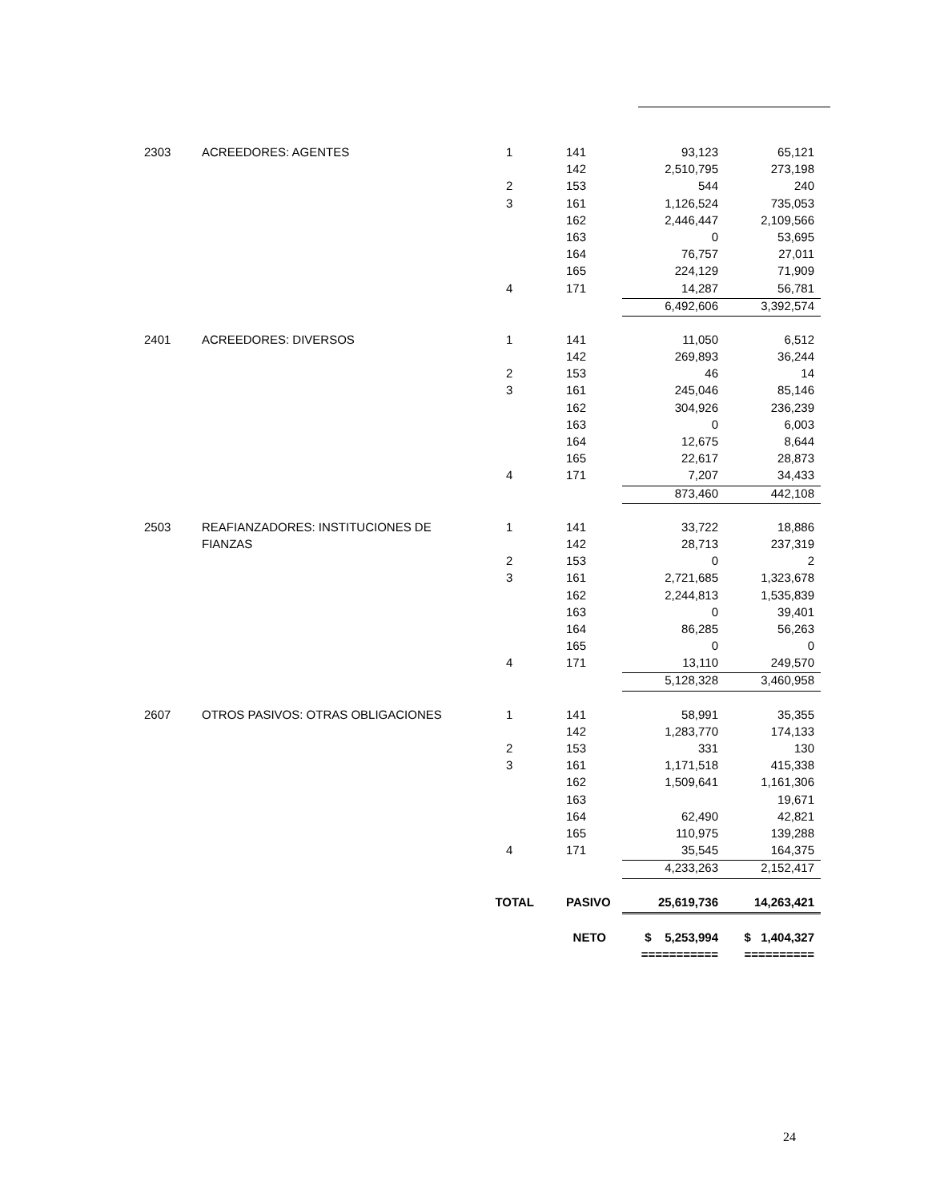| 2303 | ACREEDORES: AGENTES | 1 | 141 | 93,123 | 65,121 |
| | | | 142 | 2,510,795 | 273,198 |
| | | 2 | 153 | 544 | 240 |
| | | 3 | 161 | 1,126,524 | 735,053 |
| | | | 162 | 2,446,447 | 2,109,566 |
| | | | 163 | 0 | 53,695 |
| | | | 164 | 76,757 | 27,011 |
| | | | 165 | 224,129 | 71,909 |
| | | 4 | 171 | 14,287 | 56,781 |
| | | | | 6,492,606 | 3,392,574 |
| 2401 | ACREEDORES: DIVERSOS | 1 | 141 | 11,050 | 6,512 |
| | | | 142 | 269,893 | 36,244 |
| | | 2 | 153 | 46 | 14 |
| | | 3 | 161 | 245,046 | 85,146 |
| | | | 162 | 304,926 | 236,239 |
| | | | 163 | 0 | 6,003 |
| | | | 164 | 12,675 | 8,644 |
| | | | 165 | 22,617 | 28,873 |
| | | 4 | 171 | 7,207 | 34,433 |
| | | | | 873,460 | 442,108 |
| 2503 | REAFIANZADORES: INSTITUCIONES DE | 1 | 141 | 33,722 | 18,886 |
| | FIANZAS | | 142 | 28,713 | 237,319 |
| | | 2 | 153 | 0 | 2 |
| | | 3 | 161 | 2,721,685 | 1,323,678 |
| | | | 162 | 2,244,813 | 1,535,839 |
| | | | 163 | 0 | 39,401 |
| | | | 164 | 86,285 | 56,263 |
| | | | 165 | 0 | 0 |
| | | 4 | 171 | 13,110 | 249,570 |
| | | | | 5,128,328 | 3,460,958 |
| 2607 | OTROS PASIVOS: OTRAS OBLIGACIONES | 1 | 141 | 58,991 | 35,355 |
| | | | 142 | 1,283,770 | 174,133 |
| | | 2 | 153 | 331 | 130 |
| | | 3 | 161 | 1,171,518 | 415,338 |
| | | | 162 | 1,509,641 | 1,161,306 |
| | | | 163 | | 19,671 |
| | | | 164 | 62,490 | 42,821 |
| | | | 165 | 110,975 | 139,288 |
| | | 4 | 171 | 35,545 | 164,375 |
| | | | | 4,233,263 | 2,152,417 |
| | | TOTAL | PASIVO | 25,619,736 | 14,263,421 |
| | | | NETO | $ 5,253,994 | $ 1,404,327 |
| | | | | =========== | ========== |
24